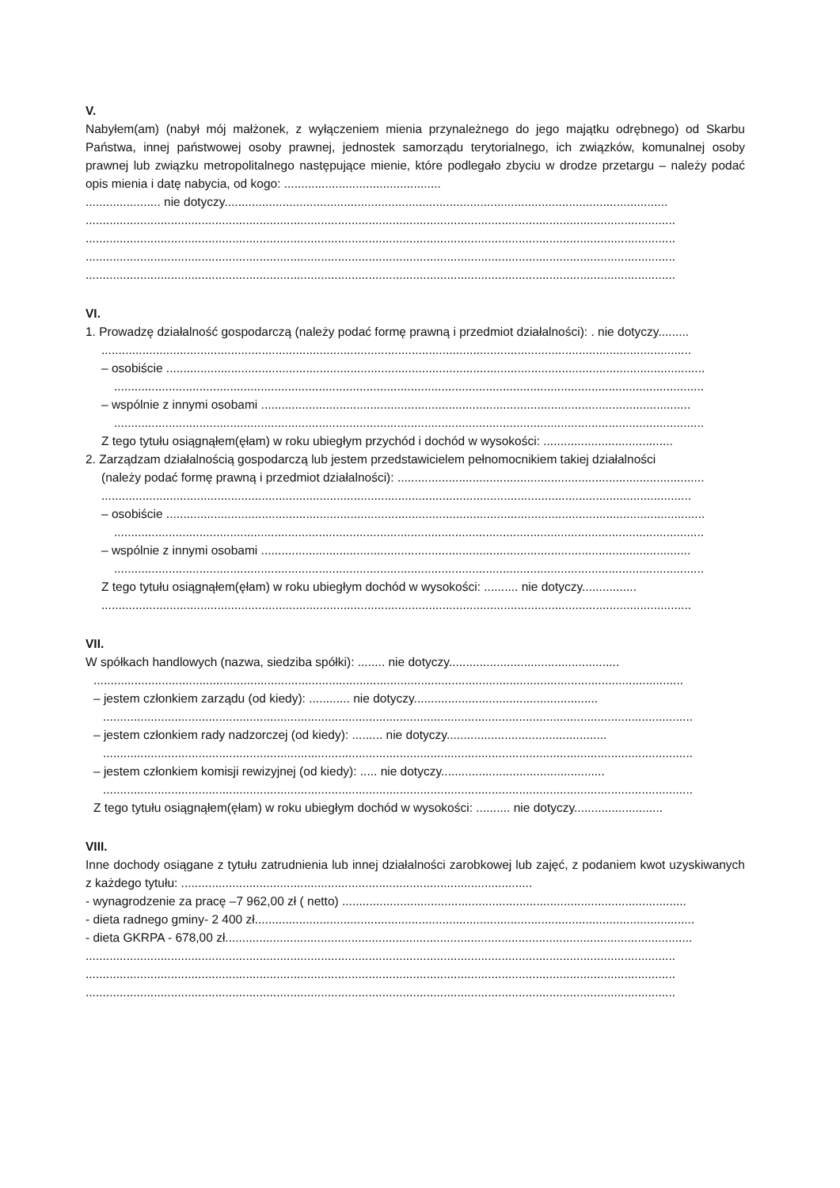V.
Nabyłem(am) (nabył mój małżonek, z wyłączeniem mienia przynależnego do jego majątku odrębnego) od Skarbu Państwa, innej państwowej osoby prawnej, jednostek samorządu terytorialnego, ich związków, komunalnej osoby prawnej lub związku metropolitalnego następujące mienie, które podlegało zbyciu w drodze przetargu – należy podać opis mienia i datę nabycia, od kogo: ..............................................
...................... nie dotyczy..................................................................................................................................
.............................................................................................................................................................................
.............................................................................................................................................................................
.............................................................................................................................................................................
.............................................................................................................................................................................
VI.
1. Prowadzę działalność gospodarczą (należy podać formę prawną i przedmiot działalności): . nie dotyczy.........
.............................................................................................................................................................................
– osobiście ..............................................................................................................................................................
.............................................................................................................................................................................
– wspólnie z innymi osobami ..............................................................................................................................
.............................................................................................................................................................................
Z tego tytułu osiągnąłem(ęłam) w roku ubiegłym przychód i dochód w wysokości: ......................................
2. Zarządzam działalnością gospodarczą lub jestem przedstawicielem pełnomocnikiem takiej działalności
(należy podać formę prawną i przedmiot działalności): ..........................................................................................
.............................................................................................................................................................................
– osobiście ..............................................................................................................................................................
.............................................................................................................................................................................
– wspólnie z innymi osobami ..............................................................................................................................
.............................................................................................................................................................................
Z tego tytułu osiągnąłem(ęłam) w roku ubiegłym dochód w wysokości: .......... nie dotyczy................
.............................................................................................................................................................................
VII.
W spółkach handlowych (nazwa, siedziba spółki): ........ nie dotyczy..................................................
.............................................................................................................................................................................
– jestem członkiem zarządu (od kiedy): ............ nie dotyczy......................................................
.............................................................................................................................................................................
– jestem członkiem rady nadzorczej (od kiedy): ......... nie dotyczy...............................................
.............................................................................................................................................................................
– jestem członkiem komisji rewizyjnej (od kiedy): ..... nie dotyczy................................................
.............................................................................................................................................................................
Z tego tytułu osiągnąłem(ęłam) w roku ubiegłym dochód w wysokości: .......... nie dotyczy..........................
VIII.
Inne dochody osiągane z tytułu zatrudnienia lub innej działalności zarobkowej lub zajęć, z podaniem kwot uzyskiwanych z każdego tytułu: .......................................................................................................
- wynagrodzenie za pracę –7 962,00 zł ( netto) .....................................................................................................
- dieta radnego gminy- 2 400 zł.................................................................................................................................
- dieta GKRPA - 678,00 zł.........................................................................................................................................
.............................................................................................................................................................................
.............................................................................................................................................................................
.............................................................................................................................................................................